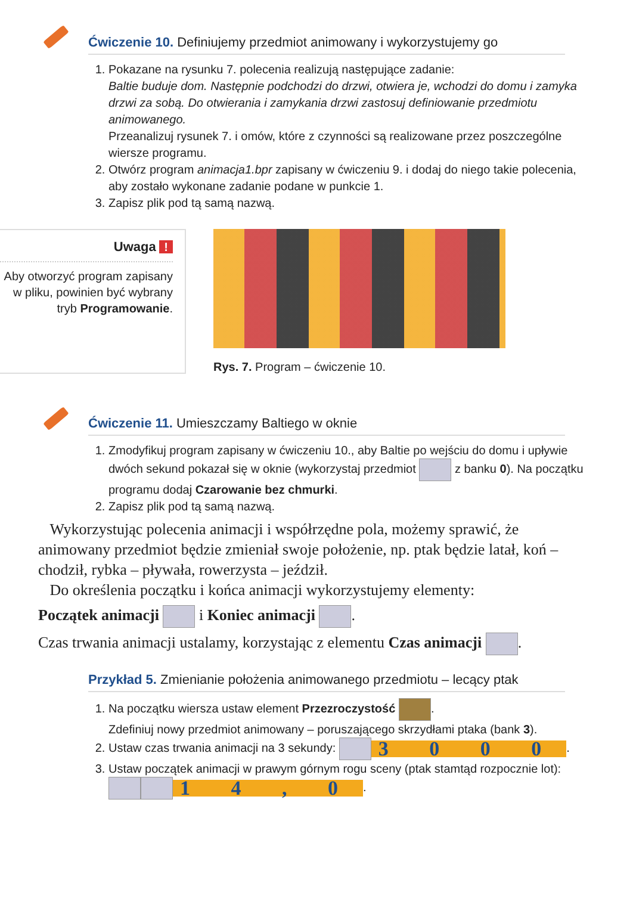Ćwiczenie 10. Definiujemy przedmiot animowany i wykorzystujemy go
1. Pokazane na rysunku 7. polecenia realizują następujące zadanie:
Baltie buduje dom. Następnie podchodzi do drzwi, otwiera je, wchodzi do domu i zamyka drzwi za sobą. Do otwierania i zamykania drzwi zastosuj definiowanie przedmiotu animowanego.
Przeanalizuj rysunek 7. i omów, które z czynności są realizowane przez poszczególne wiersze programu.
2. Otwórz program animacja1.bpr zapisany w ćwiczeniu 9. i dodaj do niego takie polecenia, aby zostało wykonane zadanie podane w punkcie 1.
3. Zapisz plik pod tą samą nazwą.
Uwaga !
Aby otworzyć program zapisany w pliku, powinien być wybrany tryb Programowanie.
Rys. 7. Program – ćwiczenie 10.
Ćwiczenie 11. Umieszczamy Baltiego w oknie
1. Zmodyfikuj program zapisany w ćwiczeniu 10., aby Baltie po wejściu do domu i upływie dwóch sekund pokazał się w oknie (wykorzystaj przedmiot z banku 0). Na początku programu dodaj Czarowanie bez chmurki.
2. Zapisz plik pod tą samą nazwą.
Wykorzystując polecenia animacji i współrzędne pola, możemy sprawić, że animowany przedmiot będzie zmieniał swoje położenie, np. ptak będzie latał, koń – chodził, rybka – pływała, rowerzysta – jeździł.
Do określenia początku i końca animacji wykorzystujemy elementy:
Początek animacji i Koniec animacji .
Czas trwania animacji ustalamy, korzystając z elementu Czas animacji .
Przykład 5. Zmienianie położenia animowanego przedmiotu – lecący ptak
1. Na początku wiersza ustaw element Przezroczystość .
Zdefiniuj nowy przedmiot animowany – poruszającego skrzydłami ptaka (bank 3).
2. Ustaw czas trwania animacji na 3 sekundy: 3 0 0 0.
3. Ustaw początek animacji w prawym górnym rogu sceny (ptak stamtąd rozpocznie lot): 1 4 , 0.